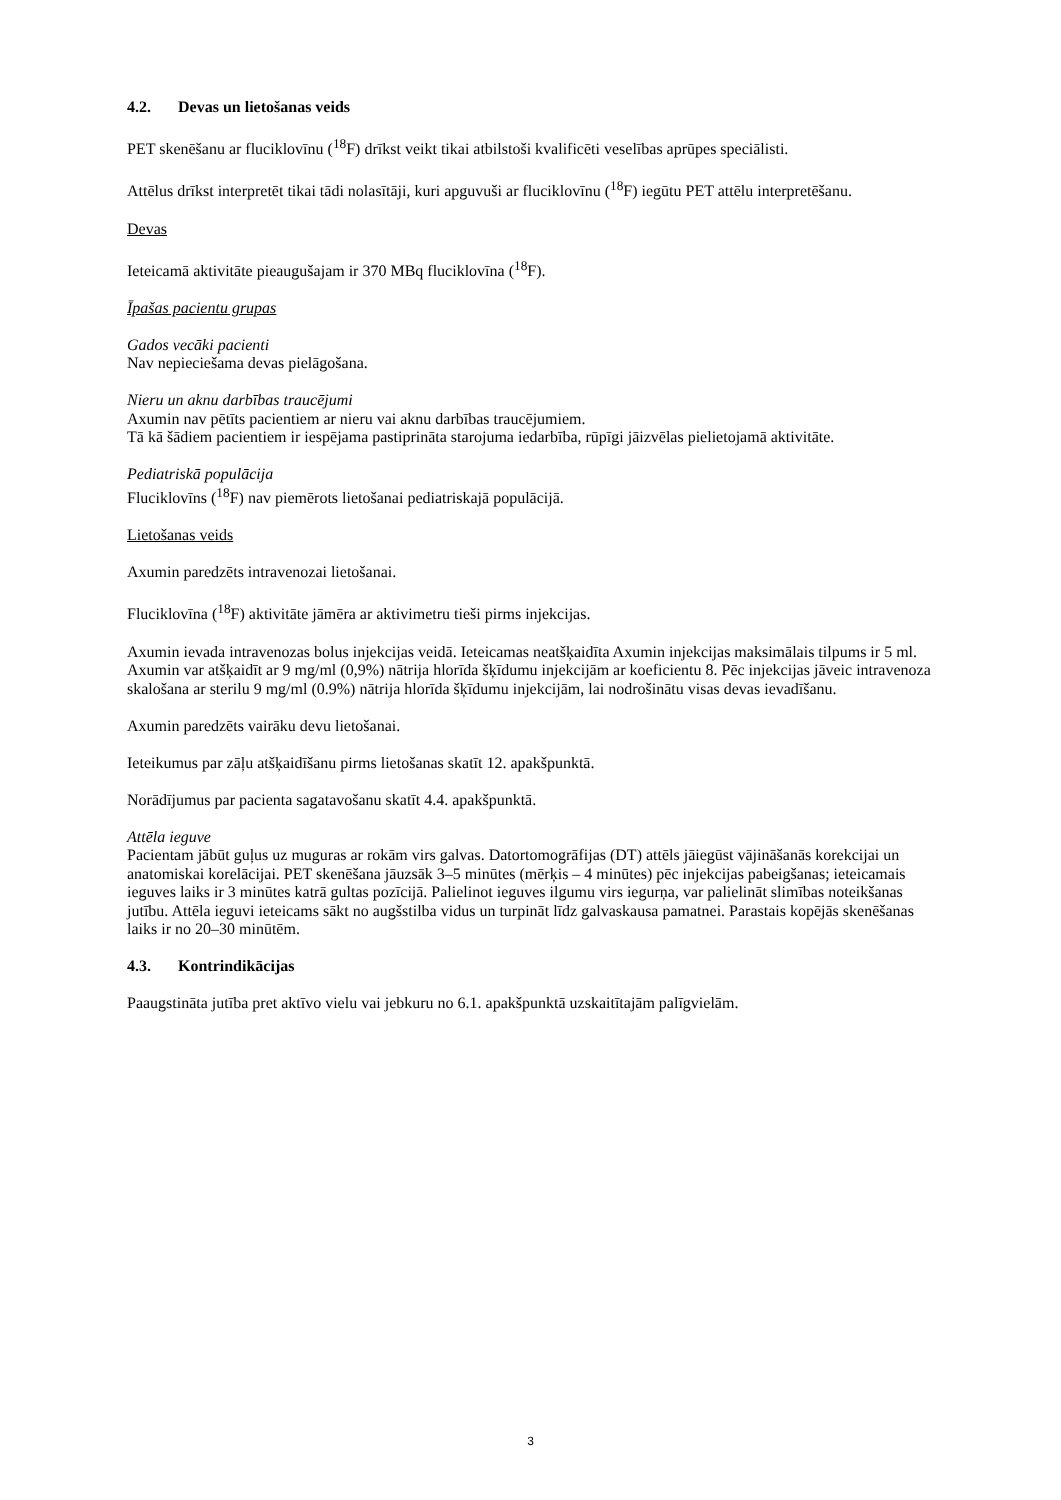4.2. Devas un lietošanas veids
PET skenēšanu ar fluciklovīnu (<sup>18</sup>F) drīkst veikt tikai atbilstoši kvalificēti veselības aprūpes speciālisti.
Attēlus drīkst interpretēt tikai tādi nolasītāji, kuri apguvuši ar fluciklovīnu (<sup>18</sup>F) iegūtu PET attēlu interpretēšanu.
Devas
Ieteicamā aktivitāte pieaugušajam ir 370 MBq fluciklovīna (<sup>18</sup>F).
Īpašas pacientu grupas
Gados vecāki pacienti
Nav nepieciešama devas pielāgošana.
Nieru un aknu darbības traucējumi
Axumin nav pētīts pacientiem ar nieru vai aknu darbības traucējumiem.
Tā kā šādiem pacientiem ir iespējama pastiprināta starojuma iedarbība, rūpīgi jāizvēlas pielietojamā aktivitāte.
Pediatriskā populācija
Fluciklovīns (<sup>18</sup>F) nav piemērots lietošanai pediatriskajā populācijā.
Lietošanas veids
Axumin paredzēts intravenozai lietošanai.
Fluciklovīna (<sup>18</sup>F) aktivitāte jāmēra ar aktivimetru tieši pirms injekcijas.
Axumin ievada intravenozas bolus injekcijas veidā. Ieteicamas neatšķaidīta Axumin injekcijas maksimālais tilpums ir 5 ml. Axumin var atšķaidīt ar 9 mg/ml (0,9%) nātrija hlorīda šķīdumu injekcijām ar koeficientu 8. Pēc injekcijas jāveic intravenoza skalošana ar sterilu 9 mg/ml (0.9%) nātrija hlorīda šķīdumu injekcijām, lai nodrošinātu visas devas ievadīšanu.
Axumin paredzēts vairāku devu lietošanai.
Ieteikumus par zāļu atšķaidīšanu pirms lietošanas skatīt 12. apakšpunktā.
Norādījumus par pacienta sagatavošanu skatīt 4.4. apakšpunktā.
Attēla ieguve
Pacientam jābūt guļus uz muguras ar rokām virs galvas. Datortomogrāfijas (DT) attēls jāiegūst vājināšanās korekcijai un anatomiskai korelācijai. PET skenēšana jāuzsāk 3–5 minūtes (mērķis – 4 minūtes) pēc injekcijas pabeigšanas; ieteicamais ieguves laiks ir 3 minūtes katrā gultas pozīcijā. Palielinot ieguves ilgumu virs iegurņa, var palielināt slimības noteikšanas jutību. Attēla ieguvi ieteicams sākt no augšstilba vidus un turpināt līdz galvaskausa pamatnei. Parastais kopējās skenēšanas laiks ir no 20–30 minūtēm.
4.3. Kontrindikācijas
Paaugstināta jutība pret aktīvo vielu vai jebkuru no 6.1. apakšpunktā uzskaitītajām palīgvielām.
3